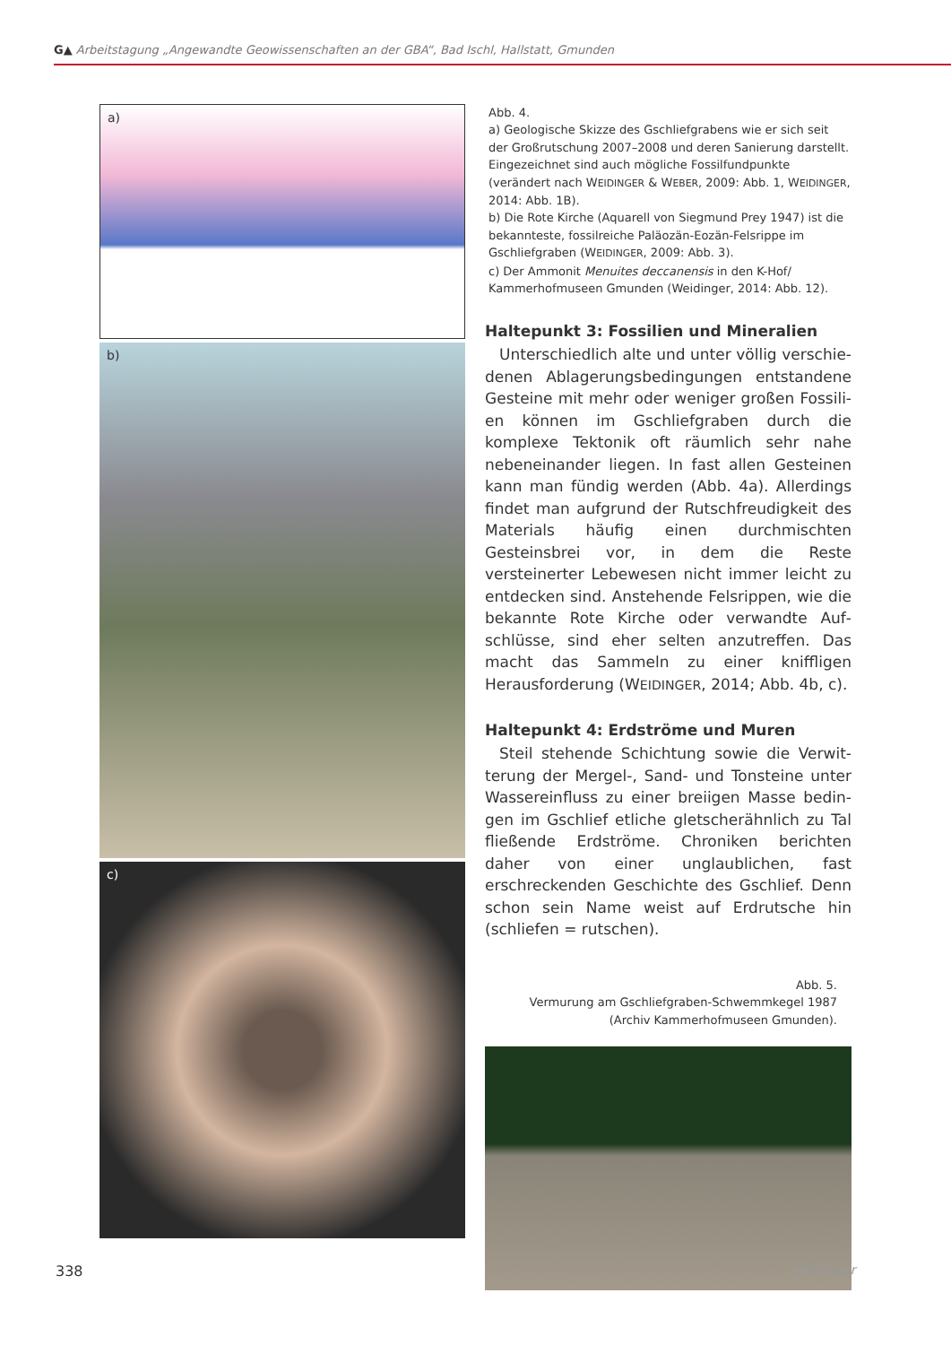G▲ Arbeitstagung „Angewandte Geowissenschaften an der GBA“, Bad Ischl, Hallstatt, Gmunden
a)
b)
c)
Abb. 4.
a) Geologische Skizze des Gschliefgrabens wie er sich seit der Großrutschung 2007–2008 und deren Sanierung darstellt. Eingezeichnet sind auch mögliche Fossilfund­punkte (verändert nach WEIDINGER & WEBER, 2009: Abb. 1, WEIDINGER, 2014: Abb. 1B).
b) Die Rote Kirche (Aquarell von Siegmund Prey 1947) ist die bekannteste, fossilreiche Paläozän-Eozän-Felsrippe im Gschliefgraben (WEIDINGER, 2009: Abb. 3).
c) Der Ammonit Menuites deccanensis in den K-Hof/ Kammerhofmuseen Gmunden (Weidinger, 2014: Abb. 12).
Haltepunkt 3: Fossilien und Mineralien
Unterschiedlich alte und unter völlig verschie­denen Ablagerungsbedingungen entstandene Gesteine mit mehr oder weniger großen Fossili­en können im Gschliefgraben durch die komplexe Tektonik oft räumlich sehr nahe nebeneinander liegen. In fast allen Gesteinen kann man fündig werden (Abb. 4a). Allerdings findet man aufgrund der Rutschfreudigkeit des Materials häufig einen durchmischten Gesteinsbrei vor, in dem die Res­te versteinerter Lebewesen nicht immer leicht zu entdecken sind. Anstehende Felsrippen, wie die bekannte Rote Kirche oder verwandte Auf­schlüsse, sind eher selten anzutreffen. Das macht das Sammeln zu einer kniffligen Herausforderung (WEIDINGER, 2014; Abb. 4b, c).
Haltepunkt 4: Erdströme und Muren
Steil stehende Schichtung sowie die Verwit­terung der Mergel-, Sand- und Tonsteine unter Wassereinfluss zu einer breiigen Masse bedin­gen im Gschlief etliche gletscherähnlich zu Tal fließende Erdströme. Chroniken berichten daher von einer unglaublichen, fast erschreckenden Geschichte des Gschlief. Denn schon sein Name weist auf Erdrutsche hin (schliefen = rutschen).
Abb. 5.
Vermurung am Gschliefgraben-Schwemmkegel 1987
(Archiv Kammerhofmuseen Gmunden).
338 Weidinger